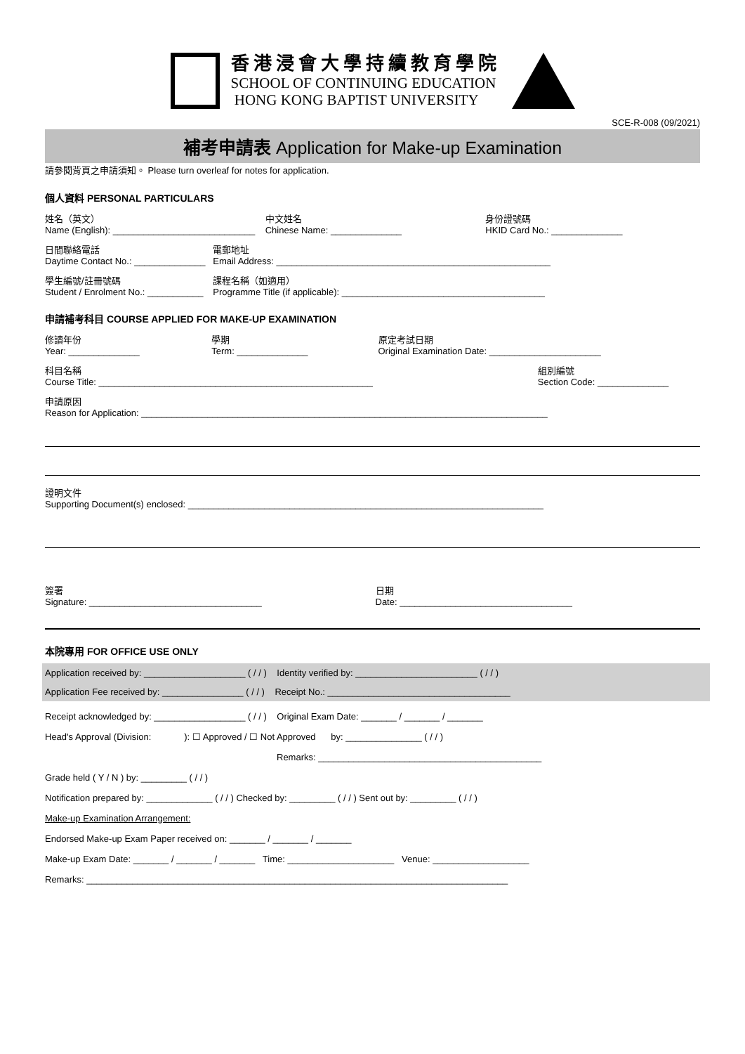香港浸會大學持續教育學院
SCHOOL OF CONTINUING EDUCATION
HONG KONG BAPTIST UNIVERSITY
SCE-R-008 (09/2021)
補考申請表 Application for Make-up Examination
請參閱背頁之申請須知。 Please turn overleaf for notes for application.
個人資料 PERSONAL PARTICULARS
姓名（英文）
Name (English): ____________________________
中文姓名
Chinese Name: ______________
身份證號碼
HKID Card No.: ______________
日間聯絡電話
Daytime Contact No.: ______________
電郵地址
Email Address: ______________________________________________________
學生編號/註冊號碼
Student / Enrolment No.: ___________
課程名稱（如適用）
Programme Title (if applicable): ________________________________________
申請補考科目 COURSE APPLIED FOR MAKE-UP EXAMINATION
修讀年份
Year: ______________
學期
Term: ______________
原定考試日期
Original Examination Date: ______________________
科目名稱
Course Title: ______________________________________________________
組別編號
Section Code: ______________
申請原因
Reason for Application: ________________________________________________________________________________
證明文件
Supporting Document(s) enclosed: ______________________________________________________________________
簽署
Signature: __________________________________
日期
Date: __________________________________
本院專用 FOR OFFICE USE ONLY
Application received by: ____________________ ( / / ) Identity verified by: ________________________ ( / / )
Application Fee received by: ________________ ( / / ) Receipt No.: ____________________________________
Receipt acknowledged by: __________________ ( / / ) Original Exam Date: _______ / _______ / _______
Head's Approval (Division: ): ☐ Approved / ☐ Not Approved by: _______________ ( / / )
Remarks: ____________________________________________
Grade held ( Y / N ) by: _________ ( / / )
Notification prepared by: _____________ ( / / ) Checked by: _________ ( / / ) Sent out by: _________ ( / / )
Make-up Examination Arrangement:
Endorsed Make-up Exam Paper received on: _______ / _______ / _______
Make-up Exam Date: _______ / _______ / _______ Time: _____________________ Venue: ___________________
Remarks: ___________________________________________________________________________________